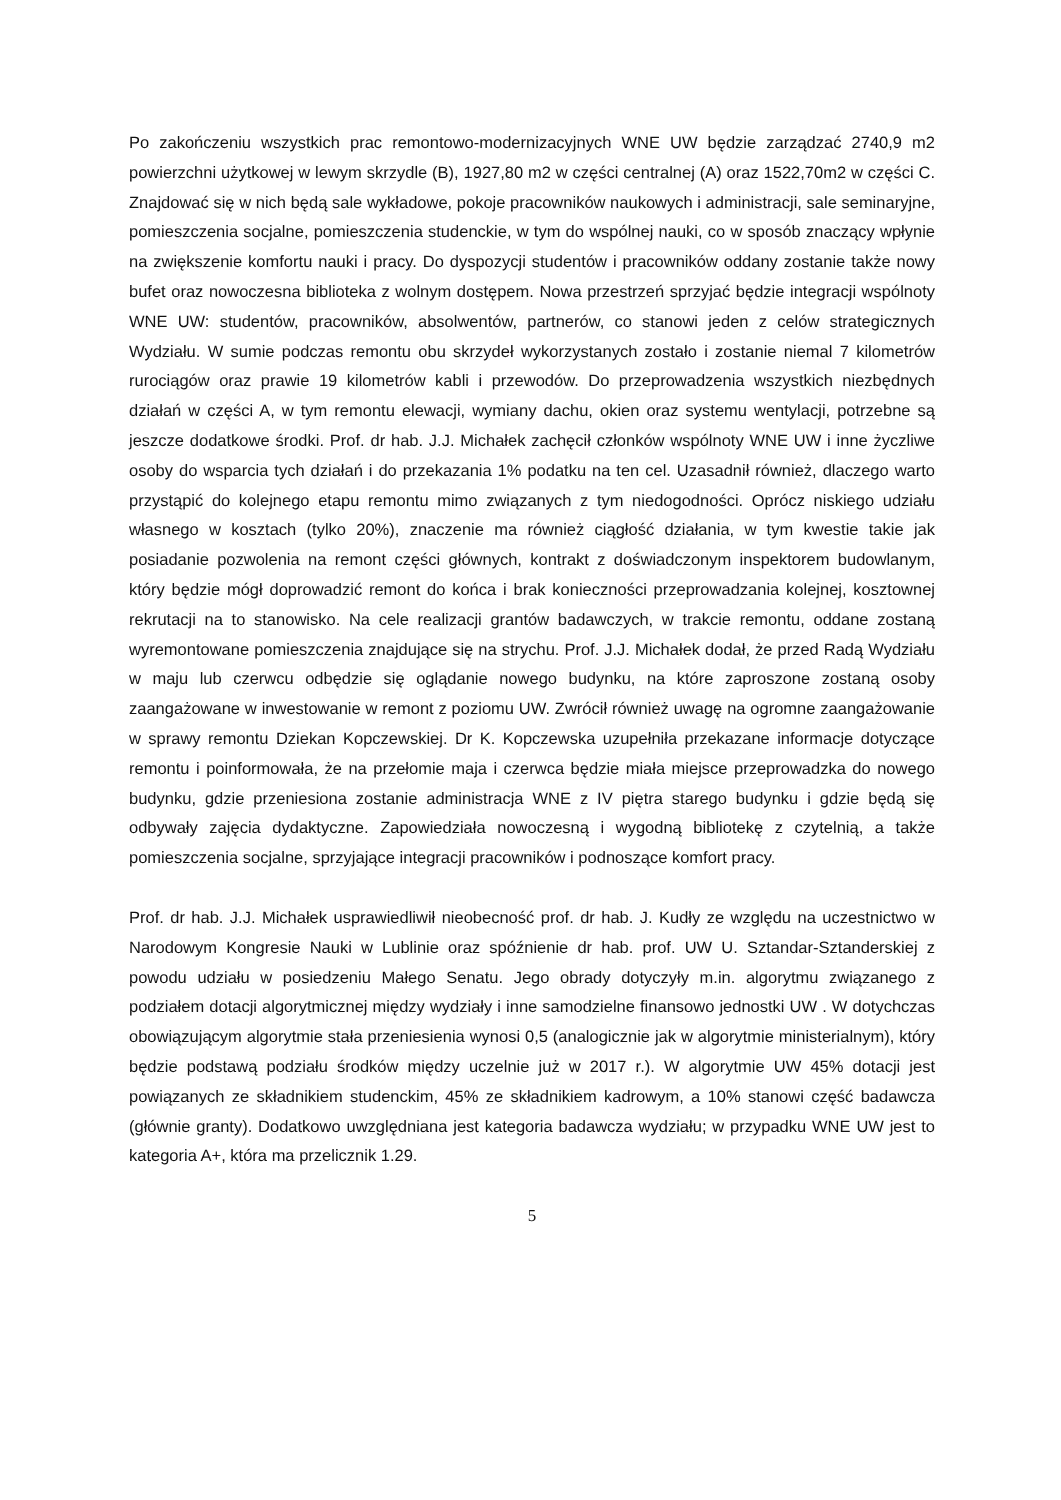Po zakończeniu wszystkich prac remontowo-modernizacyjnych WNE UW będzie zarządzać 2740,9 m2 powierzchni użytkowej w lewym skrzydle (B), 1927,80 m2 w części centralnej (A) oraz 1522,70m2 w części C. Znajdować się w nich będą sale wykładowe, pokoje pracowników naukowych i administracji, sale seminaryjne, pomieszczenia socjalne, pomieszczenia studenckie, w tym do wspólnej nauki, co w sposób znaczący wpłynie na zwiększenie komfortu nauki i pracy. Do dyspozycji studentów i pracowników oddany zostanie także nowy bufet oraz nowoczesna biblioteka z wolnym dostępem. Nowa przestrzeń sprzyjać będzie integracji wspólnoty WNE UW: studentów, pracowników, absolwentów, partnerów, co stanowi jeden z celów strategicznych Wydziału. W sumie podczas remontu obu skrzydeł wykorzystanych zostało i zostanie niemal 7 kilometrów rurociągów oraz prawie 19 kilometrów kabli i przewodów. Do przeprowadzenia wszystkich niezbędnych działań w części A, w tym remontu elewacji, wymiany dachu, okien oraz systemu wentylacji, potrzebne są jeszcze dodatkowe środki. Prof. dr hab. J.J. Michałek zachęcił członków wspólnoty WNE UW i inne życzliwe osoby do wsparcia tych działań i do przekazania 1% podatku na ten cel. Uzasadnił również, dlaczego warto przystąpić do kolejnego etapu remontu mimo związanych z tym niedogodności. Oprócz niskiego udziału własnego w kosztach (tylko 20%), znaczenie ma również ciągłość działania, w tym kwestie takie jak posiadanie pozwolenia na remont części głównych, kontrakt z doświadczonym inspektorem budowlanym, który będzie mógł doprowadzić remont do końca i brak konieczności przeprowadzania kolejnej, kosztownej rekrutacji na to stanowisko. Na cele realizacji grantów badawczych, w trakcie remontu, oddane zostaną wyremontowane pomieszczenia znajdujące się na strychu. Prof. J.J. Michałek dodał, że przed Radą Wydziału w maju lub czerwcu odbędzie się oglądanie nowego budynku, na które zaproszone zostaną osoby zaangażowane w inwestowanie w remont z poziomu UW. Zwrócił również uwagę na ogromne zaangażowanie w sprawy remontu Dziekan Kopczewskiej. Dr K. Kopczewska uzupełniła przekazane informacje dotyczące remontu i poinformowała, że na przełomie maja i czerwca będzie miała miejsce przeprowadzka do nowego budynku, gdzie przeniesiona zostanie administracja WNE z IV piętra starego budynku i gdzie będą się odbywały zajęcia dydaktyczne. Zapowiedziała nowoczesną i wygodną bibliotekę z czytelnią, a także pomieszczenia socjalne, sprzyjające integracji pracowników i podnoszące komfort pracy.
Prof. dr hab. J.J. Michałek usprawiedliwił nieobecność prof. dr hab. J. Kudły ze względu na uczestnictwo w Narodowym Kongresie Nauki w Lublinie oraz spóźnienie dr hab. prof. UW U. Sztandar-Sztanderskiej z powodu udziału w posiedzeniu Małego Senatu. Jego obrady dotyczyły m.in. algorytmu związanego z podziałem dotacji algorytmicznej między wydziały i inne samodzielne finansowo jednostki UW . W dotychczas obowiązującym algorytmie stała przeniesienia wynosi 0,5 (analogicznie jak w algorytmie ministerialnym), który będzie podstawą podziału środków między uczelnie już w 2017 r.). W algorytmie UW 45% dotacji jest powiązanych ze składnikiem studenckim, 45% ze składnikiem kadrowym, a 10% stanowi część badawcza (głównie granty). Dodatkowo uwzględniana jest kategoria badawcza wydziału; w przypadku WNE UW jest to kategoria A+, która ma przelicznik 1.29.
5